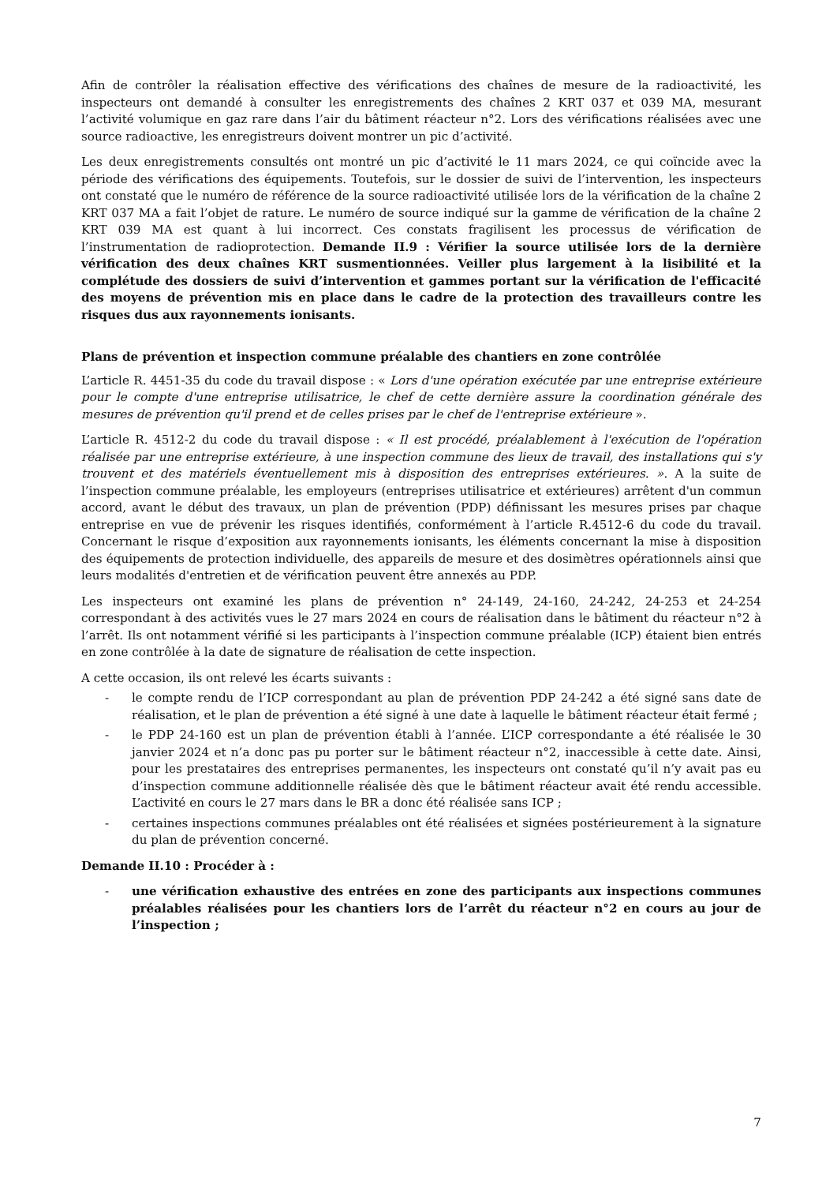Afin de contrôler la réalisation effective des vérifications des chaînes de mesure de la radioactivité, les inspecteurs ont demandé à consulter les enregistrements des chaînes 2 KRT 037 et 039 MA, mesurant l’activité volumique en gaz rare dans l’air du bâtiment réacteur n°2. Lors des vérifications réalisées avec une source radioactive, les enregistreurs doivent montrer un pic d’activité.
Les deux enregistrements consultés ont montré un pic d’activité le 11 mars 2024, ce qui coïncide avec la période des vérifications des équipements. Toutefois, sur le dossier de suivi de l’intervention, les inspecteurs ont constaté que le numéro de référence de la source radioactivité utilisée lors de la vérification de la chaîne 2 KRT 037 MA a fait l’objet de rature. Le numéro de source indiqué sur la gamme de vérification de la chaîne 2 KRT 039 MA est quant à lui incorrect. Ces constats fragilisent les processus de vérification de l’instrumentation de radioprotection. Demande II.9 : Vérifier la source utilisée lors de la dernière vérification des deux chaînes KRT susmentionnées. Veiller plus largement à la lisibilité et la complétude des dossiers de suivi d’intervention et gammes portant sur la vérification de l'efficacité des moyens de prévention mis en place dans le cadre de la protection des travailleurs contre les risques dus aux rayonnements ionisants.
Plans de prévention et inspection commune préalable des chantiers en zone contrôlée
L’article R. 4451-35 du code du travail dispose : « Lors d'une opération exécutée par une entreprise extérieure pour le compte d'une entreprise utilisatrice, le chef de cette dernière assure la coordination générale des mesures de prévention qu'il prend et de celles prises par le chef de l'entreprise extérieure ».
L’article R. 4512-2 du code du travail dispose : « Il est procédé, préalablement à l'exécution de l'opération réalisée par une entreprise extérieure, à une inspection commune des lieux de travail, des installations qui s'y trouvent et des matériels éventuellement mis à disposition des entreprises extérieures. ». A la suite de l’inspection commune préalable, les employeurs (entreprises utilisatrice et extérieures) arrêtent d'un commun accord, avant le début des travaux, un plan de prévention (PDP) définissant les mesures prises par chaque entreprise en vue de prévenir les risques identifiés, conformément à l’article R.4512-6 du code du travail. Concernant le risque d’exposition aux rayonnements ionisants, les éléments concernant la mise à disposition des équipements de protection individuelle, des appareils de mesure et des dosimètres opérationnels ainsi que leurs modalités d'entretien et de vérification peuvent être annexés au PDP.
Les inspecteurs ont examiné les plans de prévention n° 24-149, 24-160, 24-242, 24-253 et 24-254 correspondant à des activités vues le 27 mars 2024 en cours de réalisation dans le bâtiment du réacteur n°2 à l’arrêt. Ils ont notamment vérifié si les participants à l’inspection commune préalable (ICP) étaient bien entrés en zone contrôlée à la date de signature de réalisation de cette inspection.
A cette occasion, ils ont relevé les écarts suivants :
- le compte rendu de l’ICP correspondant au plan de prévention PDP 24-242 a été signé sans date de réalisation, et le plan de prévention a été signé à une date à laquelle le bâtiment réacteur était fermé ;
- le PDP 24-160 est un plan de prévention établi à l’année. L’ICP correspondante a été réalisée le 30 janvier 2024 et n’a donc pas pu porter sur le bâtiment réacteur n°2, inaccessible à cette date. Ainsi, pour les prestataires des entreprises permanentes, les inspecteurs ont constaté qu’il n’y avait pas eu d’inspection commune additionnelle réalisée dès que le bâtiment réacteur avait été rendu accessible. L’activité en cours le 27 mars dans le BR a donc été réalisée sans ICP ;
- certaines inspections communes préalables ont été réalisées et signées postérieurement à la signature du plan de prévention concerné.
Demande II.10 : Procéder à :
- une vérification exhaustive des entrées en zone des participants aux inspections communes préalables réalisées pour les chantiers lors de l’arrêt du réacteur n°2 en cours au jour de l’inspection ;
7